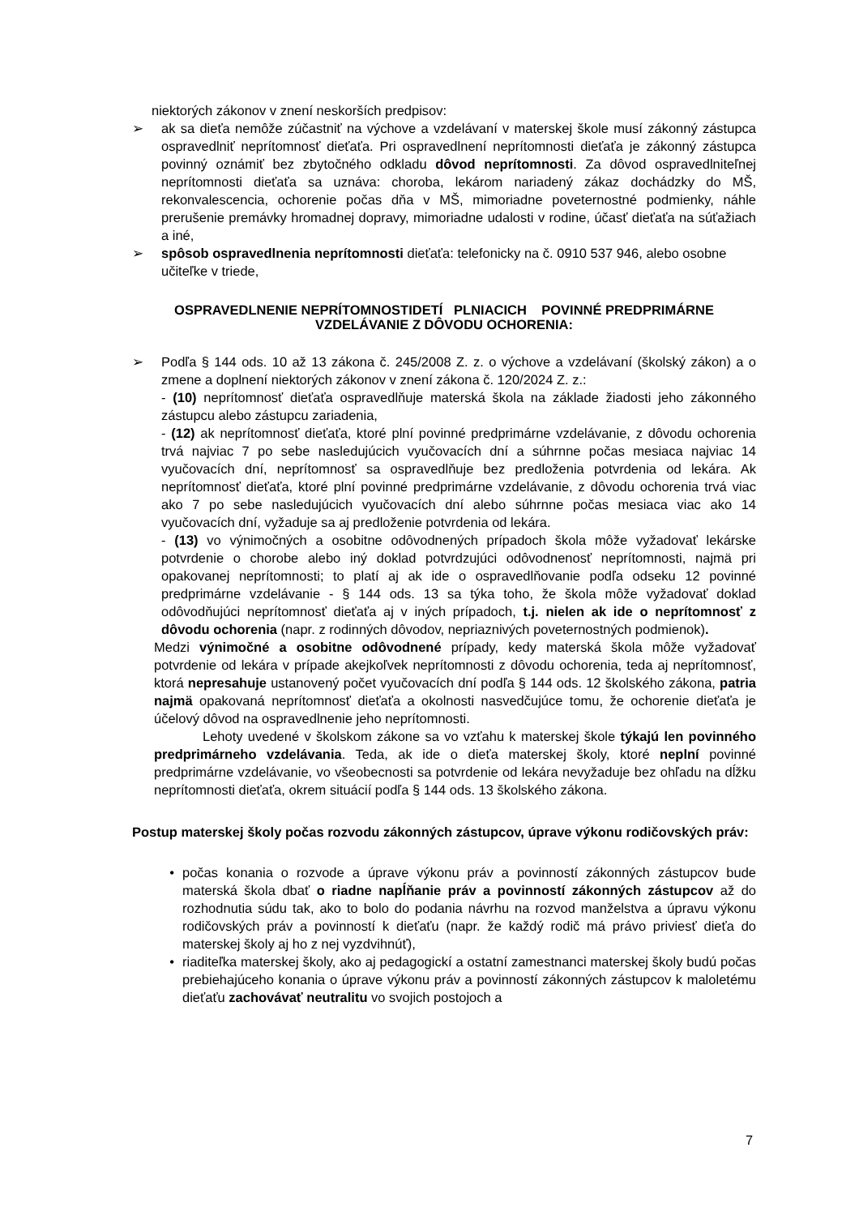niektorých zákonov v znení neskorších predpisov:
➢ ak sa dieťa nemôže zúčastniť na výchove a vzdelávaní v materskej škole musí zákonný zástupca ospravedlniť neprítomnosť dieťaťa. Pri ospravedlnení neprítomnosti dieťaťa je zákonný zástupca povinný oznámiť bez zbytočného odkladu dôvod neprítomnosti. Za dôvod ospravedlniteľnej neprítomnosti dieťaťa sa uznáva: choroba, lekárom nariadený zákaz dochádzky do MŠ, rekonvalescencia, ochorenie počas dňa v MŠ, mimoriadne poveternostné podmienky, náhle prerušenie premávky hromadnej dopravy, mimoriadne udalosti v rodine, účasť dieťaťa na súťažiach a iné,
➢ spôsob ospravedlnenia neprítomnosti dieťaťa: telefonicky na č. 0910 537 946, alebo osobne učiteľke v triede,
OSPRAVEDLNENIE NEPRÍTOMNOSTIDETÍ PLNIACICH POVINNÉ PREDPRIMÁRNE
VZDELÁVANIE Z DÔVODU OCHORENIA:
➢ Podľa § 144 ods. 10 až 13 zákona č. 245/2008 Z. z. o výchove a vzdelávaní (školský zákon) a o zmene a doplnení niektorých zákonov v znení zákona č. 120/2024 Z. z.:
- (10) neprítomnosť dieťaťa ospravedlňuje materská škola na základe žiadosti jeho zákonného zástupcu alebo zástupcu zariadenia,
- (12) ak neprítomnosť dieťaťa, ktoré plní povinné predprimárne vzdelávanie, z dôvodu ochorenia trvá najviac 7 po sebe nasledujúcich vyučovacích dní a súhrnne počas mesiaca najviac 14 vyučovacích dní, neprítomnosť sa ospravedlňuje bez predloženia potvrdenia od lekára. Ak neprítomnosť dieťaťa, ktoré plní povinné predprimárne vzdelávanie, z dôvodu ochorenia trvá viac ako 7 po sebe nasledujúcich vyučovacích dní alebo súhrnne počas mesiaca viac ako 14 vyučovacích dní, vyžaduje sa aj predloženie potvrdenia od lekára.
- (13) vo výnimočných a osobitne odôvodnených prípadoch škola môže vyžadovať lekárske potvrdenie o chorobe alebo iný doklad potvrdzujúci odôvodnenosť neprítomnosti, najmä pri opakovanej neprítomnosti; to platí aj ak ide o ospravedlňovanie podľa odseku 12 povinné predprimárne vzdelávanie - § 144 ods. 13 sa týka toho, že škola môže vyžadovať doklad odôvodňujúci neprítomnosť dieťaťa aj v iných prípadoch, t.j. nielen ak ide o neprítomnosť z dôvodu ochorenia (napr. z rodinných dôvodov, nepriaznivých poveternostných podmienok).
Medzi výnimočné a osobitne odôvodnené prípady, kedy materská škola môže vyžadovať potvrdenie od lekára v prípade akejkoľvek neprítomnosti z dôvodu ochorenia, teda aj neprítomnosť, ktorá nepresahuje ustanovený počet vyučovacích dní podľa § 144 ods. 12 školského zákona, patria najmä opakovaná neprítomnosť dieťaťa a okolnosti nasvedčujúce tomu, že ochorenie dieťaťa je účelový dôvod na ospravedlnenie jeho neprítomnosti.
Lehoty uvedené v školskom zákone sa vo vzťahu k materskej škole týkajú len povinného predprimárneho vzdelávania. Teda, ak ide o dieťa materskej školy, ktoré neplní povinné predprimárne vzdelávanie, vo všeobecnosti sa potvrdenie od lekára nevyžaduje bez ohľadu na dĺžku neprítomnosti dieťaťa, okrem situácií podľa § 144 ods. 13 školského zákona.
Postup materskej školy počas rozvodu zákonných zástupcov, úprave výkonu rodičovských práv:
• počas konania o rozvode a úprave výkonu práv a povinností zákonných zástupcov bude materská škola dbať o riadne napĺňanie práv a povinností zákonných zástupcov až do rozhodnutia súdu tak, ako to bolo do podania návrhu na rozvod manželstva a úpravu výkonu rodičovských práv a povinností k dieťaťu (napr. že každý rodič má právo priviesť dieťa do materskej školy aj ho z nej vyzdvihnúť),
• riaditeľka materskej školy, ako aj pedagogickí a ostatní zamestnanci materskej školy budú počas prebiehajúceho konania o úprave výkonu práv a povinností zákonných zástupcov k maloletému dieťaťu zachovávať neutralitu vo svojich postojoch a
7